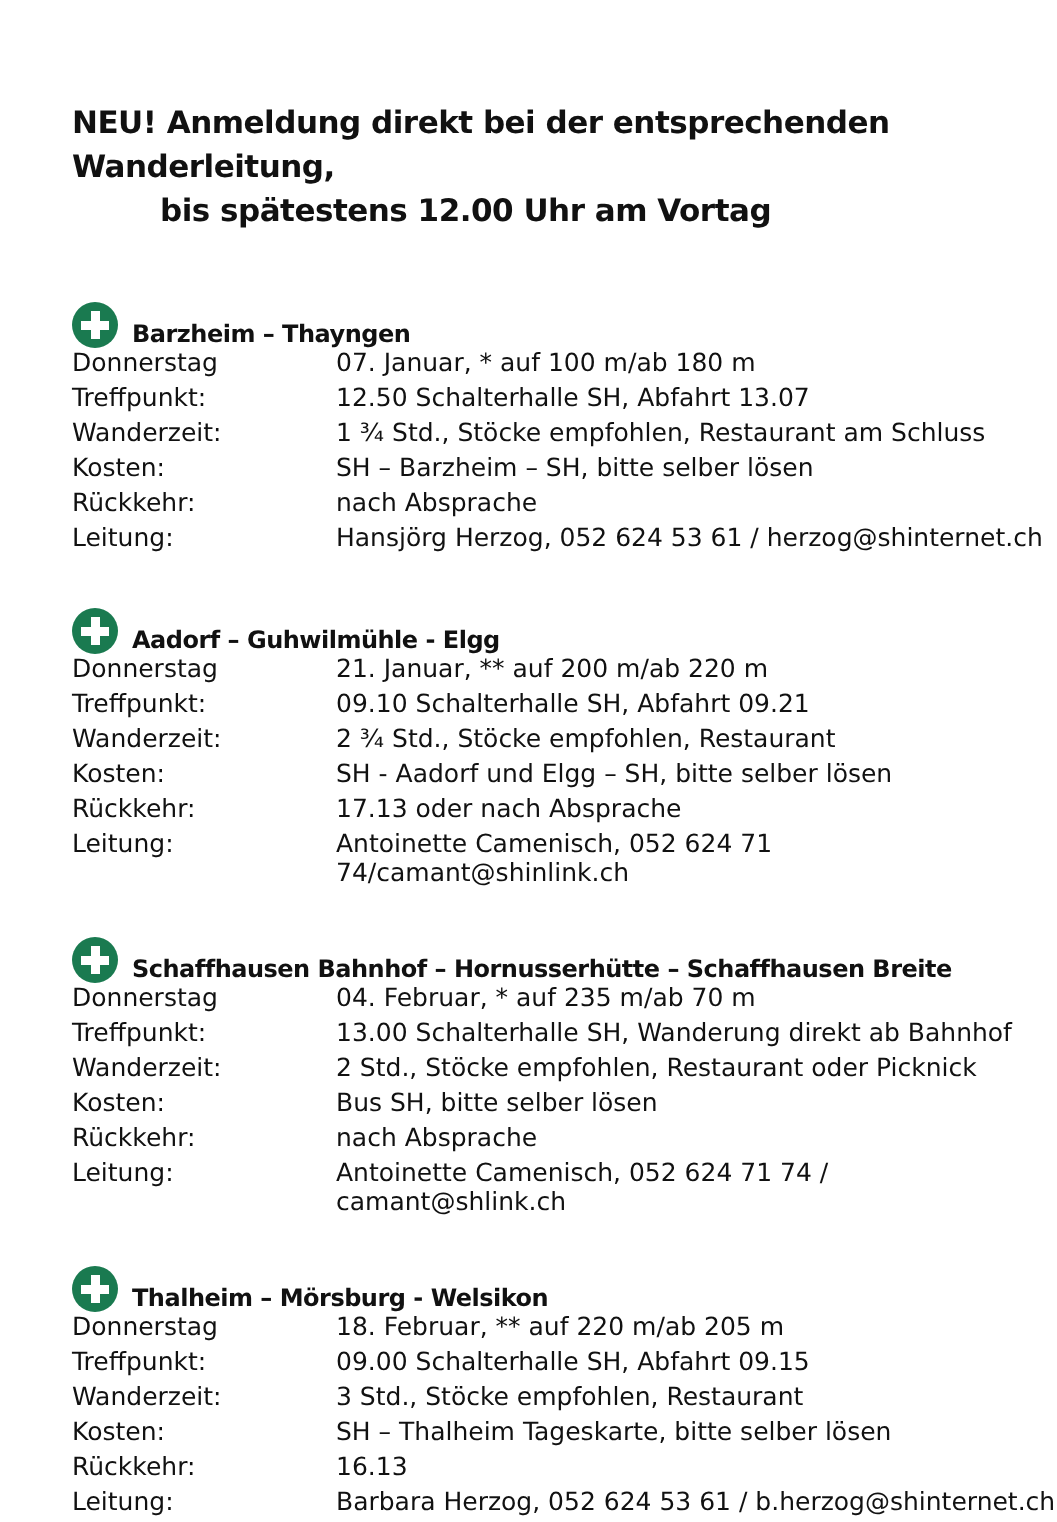NEU! Anmeldung direkt bei der entsprechenden Wanderleitung,
bis spätestens 12.00 Uhr am Vortag
Barzheim – Thayngen
| Donnerstag | 07. Januar, * auf 100 m/ab 180 m |
| Treffpunkt: | 12.50 Schalterhalle SH, Abfahrt 13.07 |
| Wanderzeit: | 1 ¾ Std., Stöcke empfohlen, Restaurant am Schluss |
| Kosten: | SH – Barzheim – SH, bitte selber lösen |
| Rückkehr: | nach Absprache |
| Leitung: | Hansjörg Herzog, 052 624 53 61 / herzog@shinternet.ch |
Aadorf – Guhwilmühle - Elgg
| Donnerstag | 21. Januar, ** auf 200 m/ab 220 m |
| Treffpunkt: | 09.10 Schalterhalle SH, Abfahrt 09.21 |
| Wanderzeit: | 2 ¾ Std., Stöcke empfohlen, Restaurant |
| Kosten: | SH - Aadorf und Elgg – SH, bitte selber lösen |
| Rückkehr: | 17.13 oder nach Absprache |
| Leitung: | Antoinette Camenisch, 052 624 71 74/camant@shinlink.ch |
Schaffhausen Bahnhof – Hornusserhütte – Schaffhausen Breite
| Donnerstag | 04. Februar, * auf 235 m/ab 70 m |
| Treffpunkt: | 13.00 Schalterhalle SH, Wanderung direkt ab Bahnhof |
| Wanderzeit: | 2 Std., Stöcke empfohlen, Restaurant oder Picknick |
| Kosten: | Bus SH, bitte selber lösen |
| Rückkehr: | nach Absprache |
| Leitung: | Antoinette Camenisch, 052 624 71 74 / camant@shlink.ch |
Thalheim – Mörsburg - Welsikon
| Donnerstag | 18. Februar, ** auf 220 m/ab 205 m |
| Treffpunkt: | 09.00 Schalterhalle SH, Abfahrt 09.15 |
| Wanderzeit: | 3 Std., Stöcke empfohlen, Restaurant |
| Kosten: | SH – Thalheim Tageskarte, bitte selber lösen |
| Rückkehr: | 16.13 |
| Leitung: | Barbara Herzog, 052 624 53 61 / b.herzog@shinternet.ch |